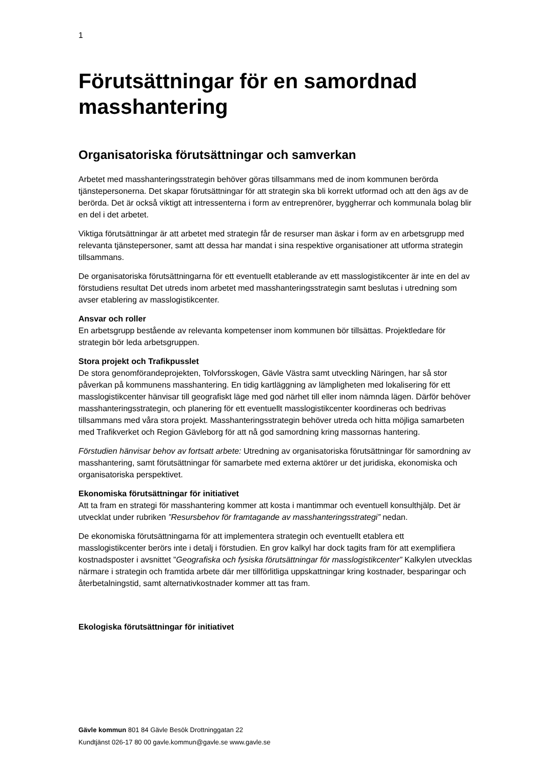1
Förutsättningar för en samordnad masshantering
Organisatoriska förutsättningar och samverkan
Arbetet med masshanteringsstrategin behöver göras tillsammans med de inom kommunen berörda tjänstepersonerna. Det skapar förutsättningar för att strategin ska bli korrekt utformad och att den ägs av de berörda. Det är också viktigt att intressenterna i form av entreprenörer, byggherrar och kommunala bolag blir en del i det arbetet.
Viktiga förutsättningar är att arbetet med strategin får de resurser man äskar i form av en arbetsgrupp med relevanta tjänstepersoner, samt att dessa har mandat i sina respektive organisationer att utforma strategin tillsammans.
De organisatoriska förutsättningarna för ett eventuellt etablerande av ett masslogistikcenter är inte en del av förstudiens resultat Det utreds inom arbetet med masshanteringsstrategin samt beslutas i utredning som avser etablering av masslogistikcenter.
Ansvar och roller
En arbetsgrupp bestående av relevanta kompetenser inom kommunen bör tillsättas. Projektledare för strategin bör leda arbetsgruppen.
Stora projekt och Trafikpusslet
De stora genomförandeprojekten, Tolvforsskogen, Gävle Västra samt utveckling Näringen, har så stor påverkan på kommunens masshantering. En tidig kartläggning av lämpligheten med lokalisering för ett masslogistikcenter hänvisar till geografiskt läge med god närhet till eller inom nämnda lägen. Därför behöver masshanteringsstrategin, och planering för ett eventuellt masslogistikcenter koordineras och bedrivas tillsammans med våra stora projekt. Masshanteringsstrategin behöver utreda och hitta möjliga samarbeten med Trafikverket och Region Gävleborg för att nå god samordning kring massornas hantering.
Förstudien hänvisar behov av fortsatt arbete: Utredning av organisatoriska förutsättningar för samordning av masshantering, samt förutsättningar för samarbete med externa aktörer ur det juridiska, ekonomiska och organisatoriska perspektivet.
Ekonomiska förutsättningar för initiativet
Att ta fram en strategi för masshantering kommer att kosta i mantimmar och eventuell konsulthjälp. Det är utvecklat under rubriken ”Resursbehov för framtagande av masshanteringsstrategi” nedan.
De ekonomiska förutsättningarna för att implementera strategin och eventuellt etablera ett masslogistikcenter berörs inte i detalj i förstudien. En grov kalkyl har dock tagits fram för att exemplifiera kostnadsposter i avsnittet ”Geografiska och fysiska förutsättningar för masslogistikcenter” Kalkylen utvecklas närmare i strategin och framtida arbete där mer tillförlitliga uppskattningar kring kostnader, besparingar och återbetalningstid, samt alternativkostnader kommer att tas fram.
Ekologiska förutsättningar för initiativet
Gävle kommun 801 84 Gävle Besök Drottninggatan 22
Kundtjänst 026-17 80 00 gavle.kommun@gavle.se www.gavle.se